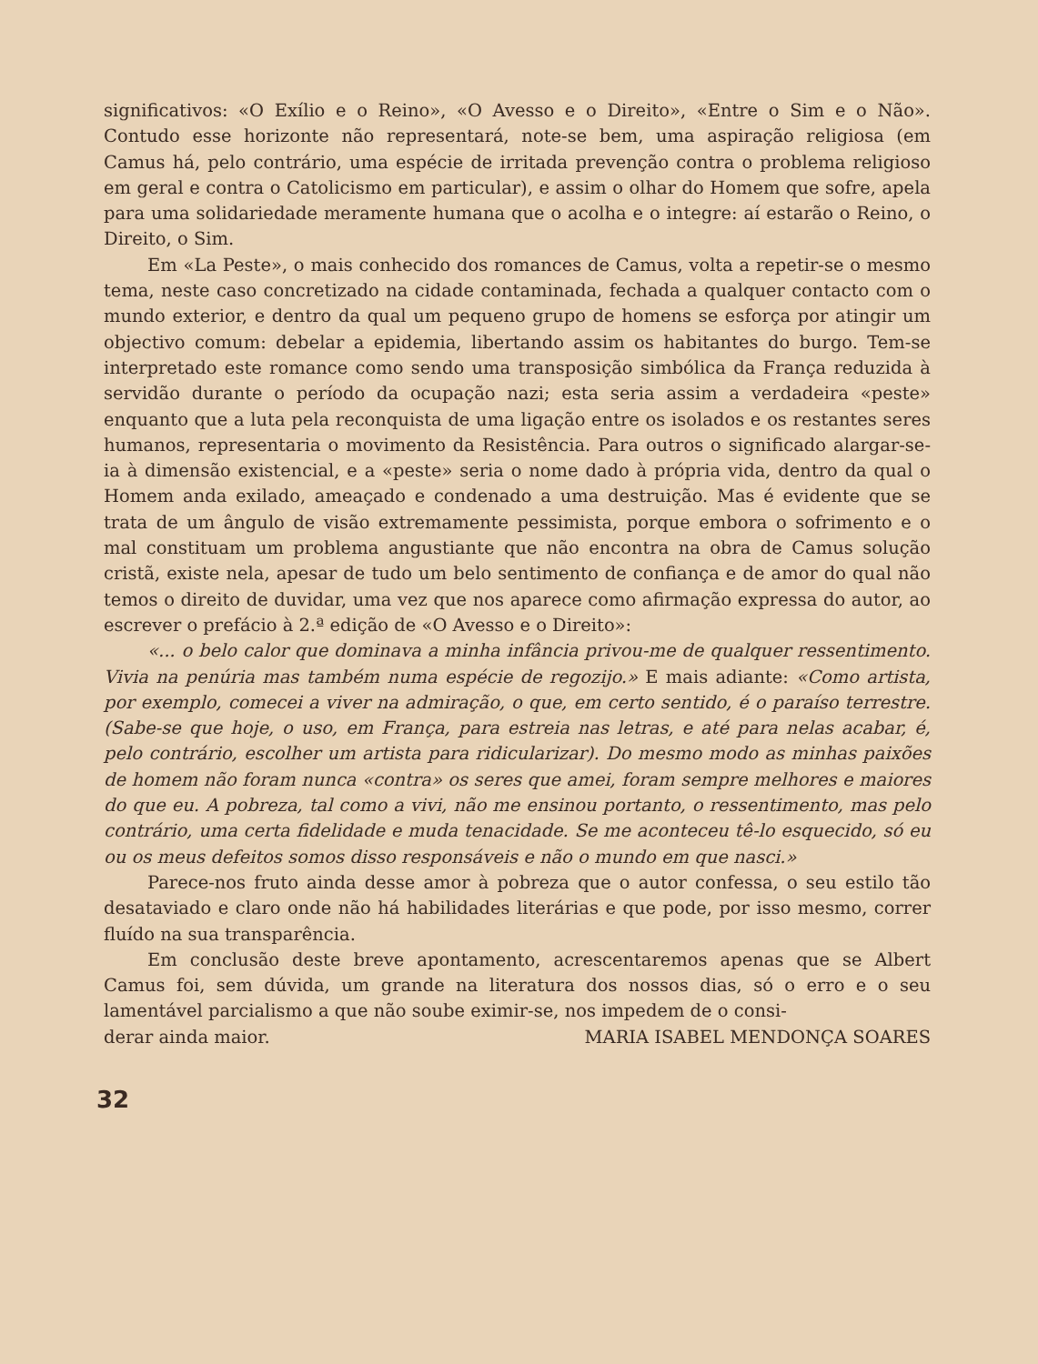significativos: «O Exílio e o Reino», «O Avesso e o Direito», «Entre o Sim e o Não». Contudo esse horizonte não representará, note-se bem, uma aspiração religiosa (em Camus há, pelo contrário, uma espécie de irritada prevenção contra o problema religioso em geral e contra o Catolicismo em particular), e assim o olhar do Homem que sofre, apela para uma solidariedade meramente humana que o acolha e o integre: aí estarão o Reino, o Direito, o Sim.
Em «La Peste», o mais conhecido dos romances de Camus, volta a repetir-se o mesmo tema, neste caso concretizado na cidade contaminada, fechada a qualquer contacto com o mundo exterior, e dentro da qual um pequeno grupo de homens se esforça por atingir um objectivo comum: debelar a epidemia, libertando assim os habitantes do burgo. Tem-se interpretado este romance como sendo uma transposição simbólica da França reduzida à servidão durante o período da ocupação nazi; esta seria assim a verdadeira «peste» enquanto que a luta pela reconquista de uma ligação entre os isolados e os restantes seres humanos, representaria o movimento da Resistência. Para outros o significado alargar-se-ia à dimensão existencial, e a «peste» seria o nome dado à própria vida, dentro da qual o Homem anda exilado, ameaçado e condenado a uma destruição. Mas é evidente que se trata de um ângulo de visão extremamente pessimista, porque embora o sofrimento e o mal constituam um problema angustiante que não encontra na obra de Camus solução cristã, existe nela, apesar de tudo um belo sentimento de confiança e de amor do qual não temos o direito de duvidar, uma vez que nos aparece como afirmação expressa do autor, ao escrever o prefácio à 2.ª edição de «O Avesso e o Direito»:
«... o belo calor que dominava a minha infância privou-me de qualquer ressentimento. Vivia na penúria mas também numa espécie de regozijo.» E mais adiante: «Como artista, por exemplo, comecei a viver na admiração, o que, em certo sentido, é o paraíso terrestre. (Sabe-se que hoje, o uso, em França, para estreia nas letras, e até para nelas acabar, é, pelo contrário, escolher um artista para ridicularizar). Do mesmo modo as minhas paixões de homem não foram nunca «contra» os seres que amei, foram sempre melhores e maiores do que eu. A pobreza, tal como a vivi, não me ensinou portanto, o ressentimento, mas pelo contrário, uma certa fidelidade e muda tenacidade. Se me aconteceu tê-lo esquecido, só eu ou os meus defeitos somos disso responsáveis e não o mundo em que nasci.»
Parece-nos fruto ainda desse amor à pobreza que o autor confessa, o seu estilo tão desataviado e claro onde não há habilidades literárias e que pode, por isso mesmo, correr fluído na sua transparência.
Em conclusão deste breve apontamento, acrescentaremos apenas que se Albert Camus foi, sem dúvida, um grande na literatura dos nossos dias, só o erro e o seu lamentável parcialismo a que não soube eximir-se, nos impedem de o consi-
derar ainda maior. MARIA ISABEL MENDONÇA SOARES
32